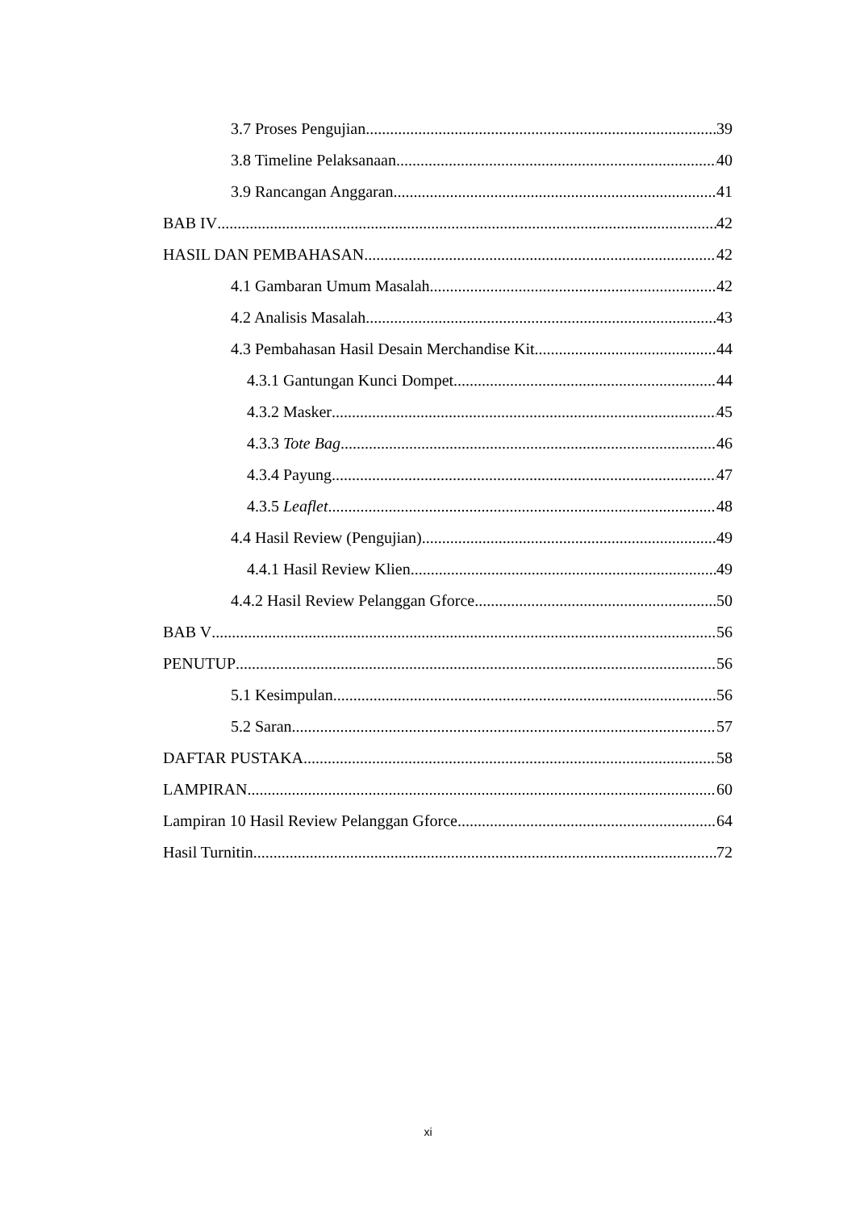3.7 Proses Pengujian 39
3.8 Timeline Pelaksanaan 40
3.9 Rancangan Anggaran 41
BAB IV 42
HASIL DAN PEMBAHASAN 42
4.1 Gambaran Umum Masalah 42
4.2 Analisis Masalah 43
4.3 Pembahasan Hasil Desain Merchandise Kit 44
4.3.1 Gantungan Kunci Dompet 44
4.3.2 Masker 45
4.3.3 Tote Bag 46
4.3.4 Payung 47
4.3.5 Leaflet 48
4.4 Hasil Review (Pengujian) 49
4.4.1 Hasil Review Klien 49
4.4.2 Hasil Review Pelanggan Gforce 50
BAB V 56
PENUTUP 56
5.1 Kesimpulan 56
5.2 Saran 57
DAFTAR PUSTAKA 58
LAMPIRAN 60
Lampiran 10 Hasil Review Pelanggan Gforce 64
Hasil Turnitin 72
xi